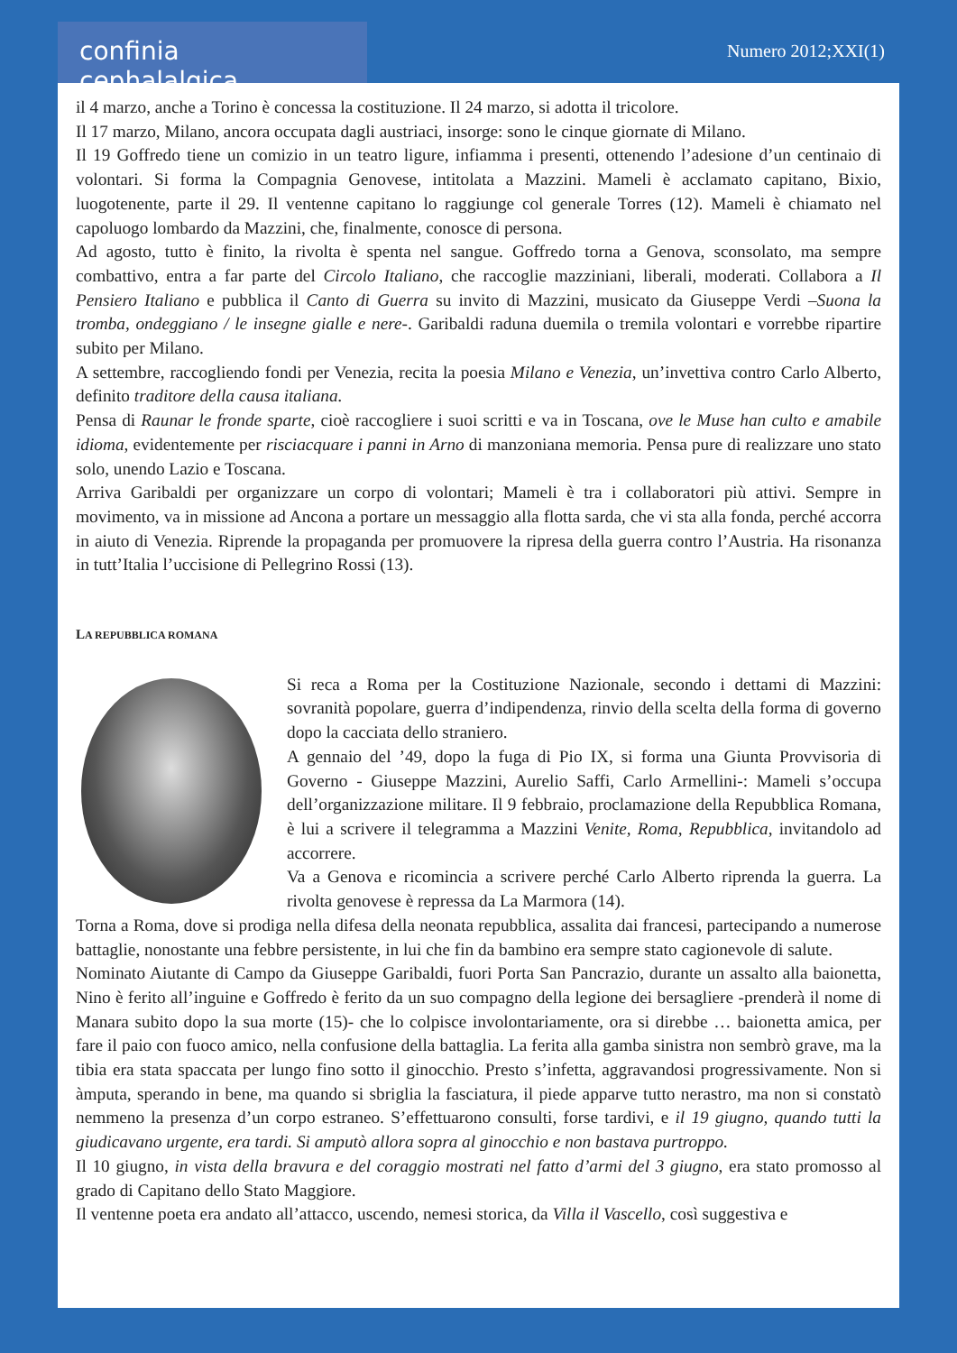confinia cephalalgica
Numero 2012;XXI(1)
il 4 marzo, anche a Torino è concessa la costituzione. Il 24 marzo, si adotta il tricolore.
Il 17 marzo, Milano, ancora occupata dagli austriaci, insorge: sono le cinque giornate di Milano.
Il 19 Goffredo tiene un comizio in un teatro ligure, infiamma i presenti, ottenendo l’adesione d’un centinaio di volontari. Si forma la Compagnia Genovese, intitolata a Mazzini. Mameli è acclamato capitano, Bixio, luogotenente, parte il 29. Il ventenne capitano lo raggiunge col generale Torres (12). Mameli è chiamato nel capoluogo lombardo da Mazzini, che, finalmente, conosce di persona.
Ad agosto, tutto è finito, la rivolta è spenta nel sangue. Goffredo torna a Genova, sconsolato, ma sempre combattivo, entra a far parte del Circolo Italiano, che raccoglie mazziniani, liberali, moderati. Collabora a Il Pensiero Italiano e pubblica il Canto di Guerra su invito di Mazzini, musicato da Giuseppe Verdi –Suona la tromba, ondeggiano / le insegne gialle e nere-. Garibaldi raduna duemila o tremila volontari e vorrebbe ripartire subito per Milano.
A settembre, raccogliendo fondi per Venezia, recita la poesia Milano e Venezia, un’invettiva contro Carlo Alberto, definito traditore della causa italiana.
Pensa di Raunar le fronde sparte, cioè raccogliere i suoi scritti e va in Toscana, ove le Muse han culto e amabile idioma, evidentemente per risciacquare i panni in Arno di manzoniana memoria. Pensa pure di realizzare uno stato solo, unendo Lazio e Toscana.
Arriva Garibaldi per organizzare un corpo di volontari; Mameli è tra i collaboratori più attivi. Sempre in movimento, va in missione ad Ancona a portare un messaggio alla flotta sarda, che vi sta alla fonda, perché accorra in aiuto di Venezia. Riprende la propaganda per promuovere la ripresa della guerra contro l’Austria. Ha risonanza in tutt’Italia l’uccisione di Pellegrino Rossi (13).
LA REPUBBLICA ROMANA
Si reca a Roma per la Costituzione Nazionale, secondo i dettami di Mazzini: sovranità popolare, guerra d’indipendenza, rinvio della scelta della forma di governo dopo la cacciata dello straniero.
A gennaio del ’49, dopo la fuga di Pio IX, si forma una Giunta Provvisoria di Governo - Giuseppe Mazzini, Aurelio Saffi, Carlo Armellini-: Mameli s’occupa dell’organizzazione militare. Il 9 febbraio, proclamazione della Repubblica Romana, è lui a scrivere il telegramma a Mazzini Venite, Roma, Repubblica, invitandolo ad accorrere.
Va a Genova e ricomincia a scrivere perché Carlo Alberto riprenda la guerra. La rivolta genovese è repressa da La Marmora (14).
Torna a Roma, dove si prodiga nella difesa della neonata repubblica, assalita dai francesi, partecipando a numerose battaglie, nonostante una febbre persistente, in lui che fin da bambino era sempre stato cagionevole di salute.
Nominato Aiutante di Campo da Giuseppe Garibaldi, fuori Porta San Pancrazio, durante un assalto alla baionetta, Nino è ferito all’inguine e Goffredo è ferito da un suo compagno della legione dei bersagliere -prenderà il nome di Manara subito dopo la sua morte (15)- che lo colpisce involontariamente, ora si direbbe … baionetta amica, per fare il paio con fuoco amico, nella confusione della battaglia. La ferita alla gamba sinistra non sembrò grave, ma la tibia era stata spaccata per lungo fino sotto il ginocchio. Presto s’infetta, aggravandosi progressivamente. Non si àmputa, sperando in bene, ma quando si sbriglia la fasciatura, il piede apparve tutto nerastro, ma non si constatò nemmeno la presenza d’un corpo estraneo. S’effettuarono consulti, forse tardivi, e il 19 giugno, quando tutti la giudicavano urgente, era tardi. Si amputò allora sopra al ginocchio e non bastava purtroppo.
Il 10 giugno, in vista della bravura e del coraggio mostrati nel fatto d’armi del 3 giugno, era stato promosso al grado di Capitano dello Stato Maggiore.
Il ventenne poeta era andato all’attacco, uscendo, nemesi storica, da Villa il Vascello, così suggestiva e